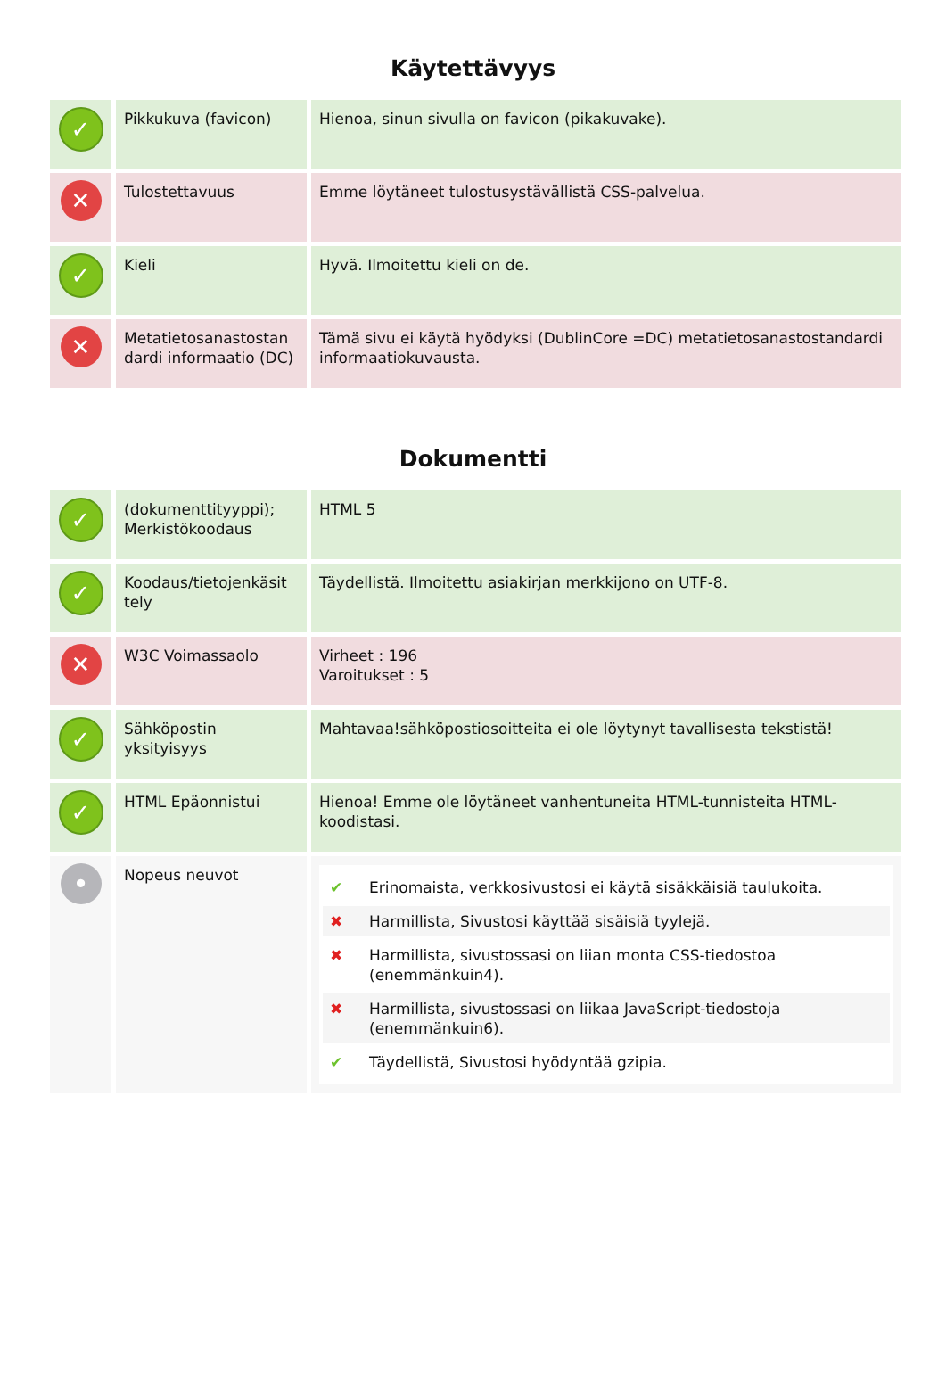Käytettävyys
| ✓ | Pikkukuva (favicon) | Hienoa, sinun sivulla on favicon (pikakuvake). |
| ✕ | Tulostettavuus | Emme löytäneet tulostusystävällistä CSS-palvelua. |
| ✓ | Kieli | Hyvä. Ilmoitettu kieli on de. |
| ✕ | Metatietosanastostan dardi informaatio (DC) | Tämä sivu ei käytä hyödyksi (DublinCore =DC) metatietosanastostandardi informaatiokuvausta. |
Dokumentti
| ✓ | (dokumenttityyppi); Merkistökoodaus | HTML 5 |
| ✓ | Koodaus/tietojenkäsit tely | Täydellistä. Ilmoitettu asiakirjan merkkijono on UTF-8. |
| ✕ | W3C Voimassaolo | Virheet : 196 Varoitukset : 5 |
| ✓ | Sähköpostin yksityisyys | Mahtavaa!sähköpostiosoitteita ei ole löytynyt tavallisesta tekstistä! |
| ✓ | HTML Epäonnistui | Hienoa! Emme ole löytäneet vanhentuneita HTML-tunnisteita HTML-koodistasi. |
| • | Nopeus neuvot | ✔ Erinomaista, verkkosivustosi ei käytä sisäkkäisiä taulukoita. ✖ Harmillista, Sivustosi käyttää sisäisiä tyylejä. ✖ Harmillista, sivustossasi on liian monta CSS-tiedostoa (enemmänkuin4). ✖ Harmillista, sivustossasi on liikaa JavaScript-tiedostoja (enemmänkuin6). ✔ Täydellistä, Sivustosi hyödyntää gzipia. |